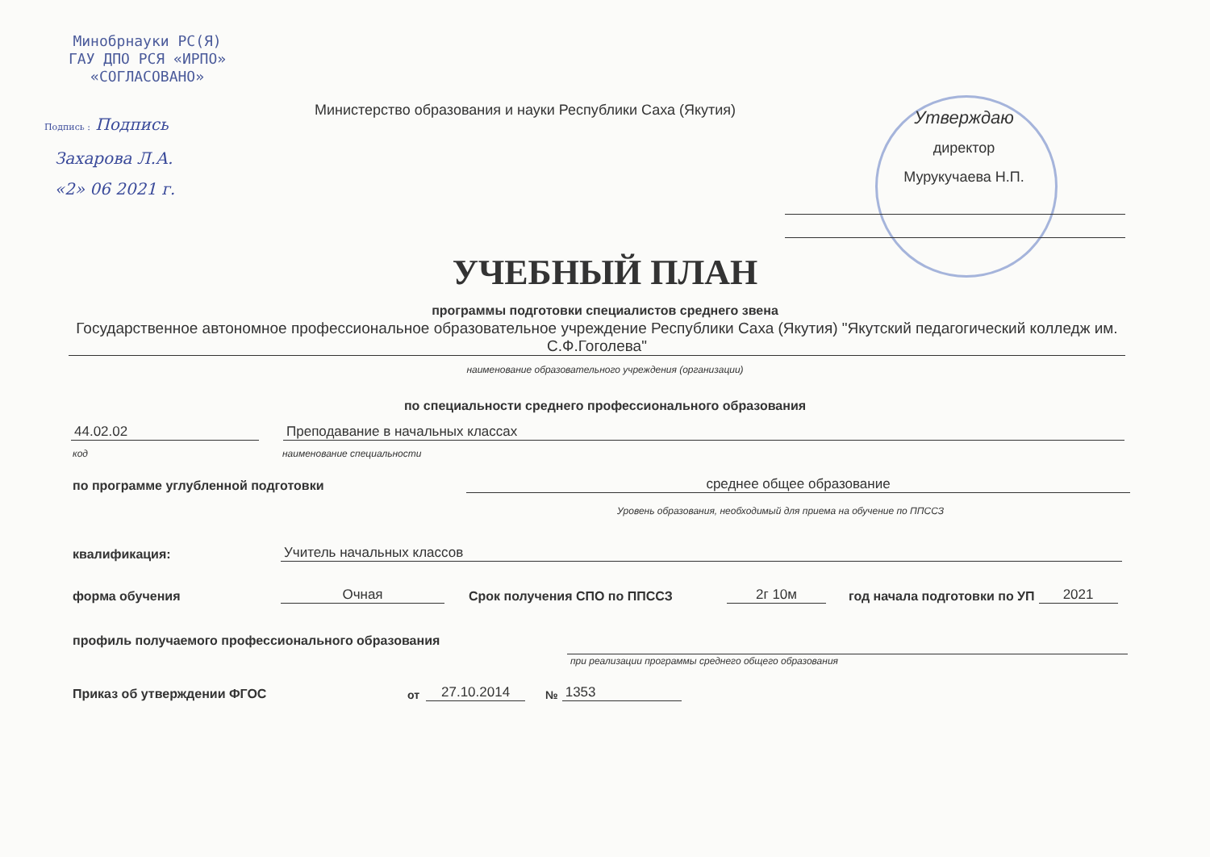Минобрнауки РС(Я)
ГАУ ДПО РСЯ «ИРПО»
«СОГЛАСОВАНО»
Подпись : Подпись
Захарова Л.А.
«2» 06 2021 г.
Министерство образования и науки Республики Саха (Якутия)
Утверждаю
директор
Мурукучаева Н.П.
УЧЕБНЫЙ ПЛАН
программы подготовки специалистов среднего звена
Государственное автономное профессиональное образовательное учреждение Республики Саха (Якутия) "Якутский педагогический колледж им. С.Ф.Гоголева"
наименование образовательного учреждения (организации)
по специальности среднего профессионального образования
44.02.02 Преподавание в начальных классах
код наименование специальности
по программе углубленной подготовки среднее общее образование
Уровень образования, необходимый для приема на обучение по ППССЗ
квалификация: Учитель начальных классов
форма обучения Очная Срок получения СПО по ППССЗ 2г 10м год начала подготовки по УП 2021
профиль получаемого профессионального образования
при реализации программы среднего общего образования
Приказ об утверждении ФГОС от 27.10.2014 № 1353